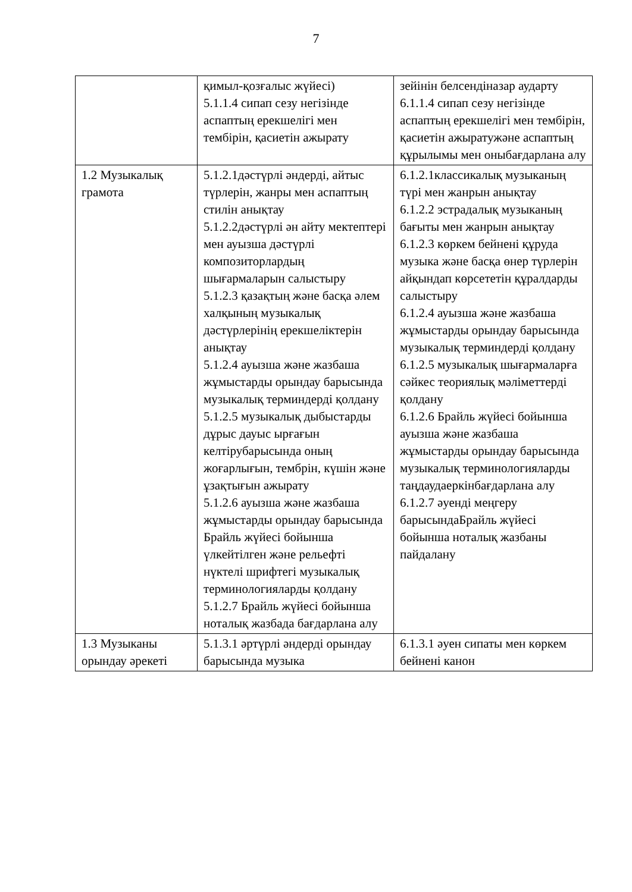7
| | қимыл-қозғалыс жүйесі) 5.1.1.4 сипап сезу негізінде аспаптың ерекшелігі мен тембірін, қасиетін ажырату | зейінін белсендіназар аударту 6.1.1.4 сипап сезу негізінде аспаптың ерекшелігі мен тембірін, қасиетін ажыратужәне аспаптың құрылымы мен оныбағдарлана алу |
| 1.2 Музыкалық грамота | 5.1.2.1дәстүрлі әндерді, айтыс түрлерін, жанры мен аспаптың стилін анықтау 5.1.2.2дәстүрлі ән айту мектептері мен ауызша дәстүрлі композиторлардың шығармаларын салыстыру 5.1.2.3 қазақтың және басқа әлем халқының музыкалық дәстүрлерінің ерекшеліктерін анықтау 5.1.2.4 ауызша және жазбаша жұмыстарды орындау барысында музыкалық терминдерді қолдану 5.1.2.5 музыкалық дыбыстарды дұрыс дауыс ырғағын келтірубарысында оның жоғарлығын, тембрін, күшін және ұзақтығын ажырату 5.1.2.6 ауызша және жазбаша жұмыстарды орындау барысында Брайль жүйесі бойынша үлкейтілген және рельефті нүктелі шрифтегі музыкалық терминологияларды қолдану 5.1.2.7 Брайль жүйесі бойынша ноталық жазбада бағдарлана алу | 6.1.2.1классикалық музыканың түрі мен жанрын анықтау 6.1.2.2 эстрадалық музыканың бағыты мен жанрын анықтау 6.1.2.3 көркем бейнені құруда музыка және басқа өнер түрлерін айқындап көрсететін құралдарды салыстыру 6.1.2.4 ауызша және жазбаша жұмыстарды орындау барысында музыкалық терминдерді қолдану 6.1.2.5 музыкалық шығармаларға сәйкес теориялық мәліметтерді қолдану 6.1.2.6 Брайль жүйесі бойынша ауызша және жазбаша жұмыстарды орындау барысында музыкалық терминологияларды таңдаудаеркінбағдарлана алу 6.1.2.7 әуенді меңгеру барысындаБрайль жүйесі бойынша ноталық жазбаны пайдалану |
| 1.3 Музыканы орындау әрекеті | 5.1.3.1 әртүрлі әндерді орындау барысында музыка | 6.1.3.1 әуен сипаты мен көркем бейнені канон |